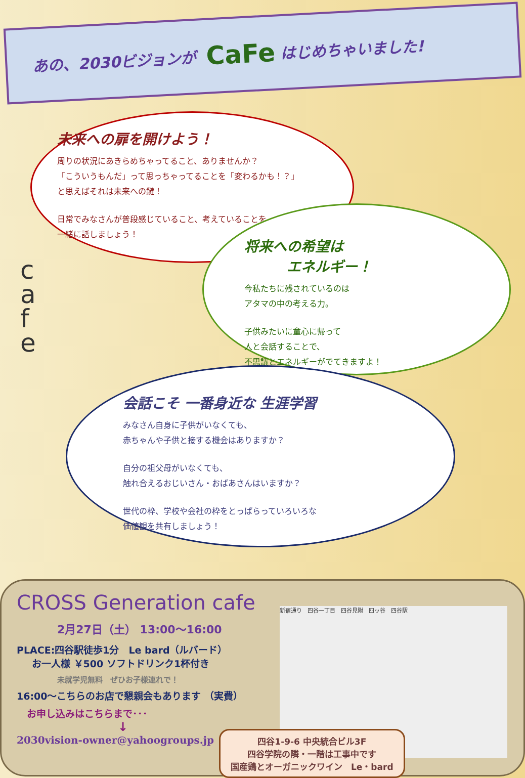あの、2030ビジョンが CaFe はじめちゃいました!
未来への扉を開けよう！
周りの状況にあきらめちゃってること、ありませんか？
「こういうもんだ」って思っちゃってることを「変わるかも！？」
と思えばそれは未来への鍵！
日常でみなさんが普段感じていること、考えていることを
一緒に話しましょう！
c
a
f
e
将来への希望は
　　　エネルギー！
今私たちに残されているのは
アタマの中の考える力。
子供みたいに童心に帰って
人と会話することで、
不思議とエネルギーがでてきますよ！
会話こそ 一番身近な 生涯学習
みなさん自身に子供がいなくても、
赤ちゃんや子供と接する機会はありますか？
自分の祖父母がいなくても、
触れ合えるおじいさん・おばあさんはいますか？
世代の枠、学校や会社の枠をとっぱらっていろいろな
価値観を共有しましょう！
CROSS Generation cafe
2月27日（土） 13:00～16:00
PLACE:四谷駅徒歩1分　Le bard（ルバード）
お一人様 ￥500 ソフトドリンク1杯付き
未就学児無料　ぜひお子様連れで！
16:00～こちらのお店で懇親会もあります （実費）
お申し込みはこちらまで･･･
↓
2030vision-owner@yahoogroups.jp
新宿通り　四谷一丁目　四谷見附　四ッ谷　四谷駅
四谷1-9-6 中央統合ビル3F
四谷学院の隣・一階は工事中です
国産鶏とオーガニックワイン　Le・bard